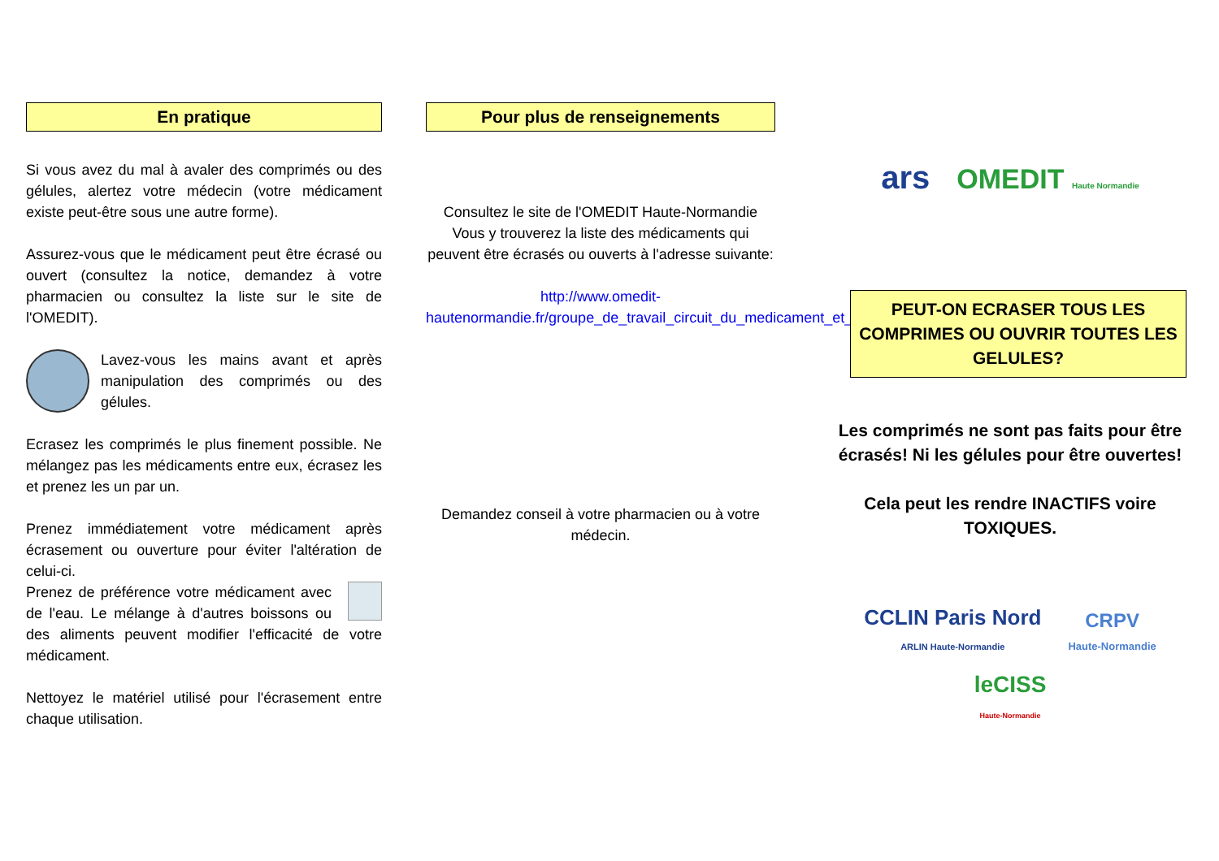En pratique
Si vous avez du mal à avaler des comprimés ou des gélules, alertez votre médecin (votre médicament existe peut-être sous une autre forme).
Assurez-vous que le médicament peut être écrasé ou ouvert (consultez la notice, demandez à votre pharmacien ou consultez la liste sur le site de l'OMEDIT).
Lavez-vous les mains avant et après manipulation des comprimés ou des gélules.
Ecrasez les comprimés le plus finement possible. Ne mélangez pas les médicaments entre eux, écrasez les et prenez les un par un.
Prenez immédiatement votre médicament après écrasement ou ouverture pour éviter l'altération de celui-ci.
Prenez de préférence votre médicament avec de l'eau. Le mélange à d'autres boissons ou des aliments peuvent modifier l'efficacité de votre médicament.
Nettoyez le matériel utilisé pour l'écrasement entre chaque utilisation.
Pour plus de renseignements
Consultez le site de l'OMEDIT Haute-Normandie Vous y trouverez la liste des médicaments qui peuvent être écrasés ou ouverts à l'adresse suivante:
http://www.omedit-hautenormandie.fr/groupe_de_travail_circuit_du_medicament_et_des_dm_042.htm
Demandez conseil à votre pharmacien ou à votre médecin.
ars OMEDIT Haute Normandie
PEUT-ON ECRASER TOUS LES COMPRIMES OU OUVRIR TOUTES LES GELULES?
Les comprimés ne sont pas faits pour être écrasés! Ni les gélules pour être ouvertes!
Cela peut les rendre INACTIFS voire TOXIQUES.
CCLIN Paris Nord
ARLIN Haute-Normandie CRPV
Haute-Normandie
leCISS
Haute-Normandie